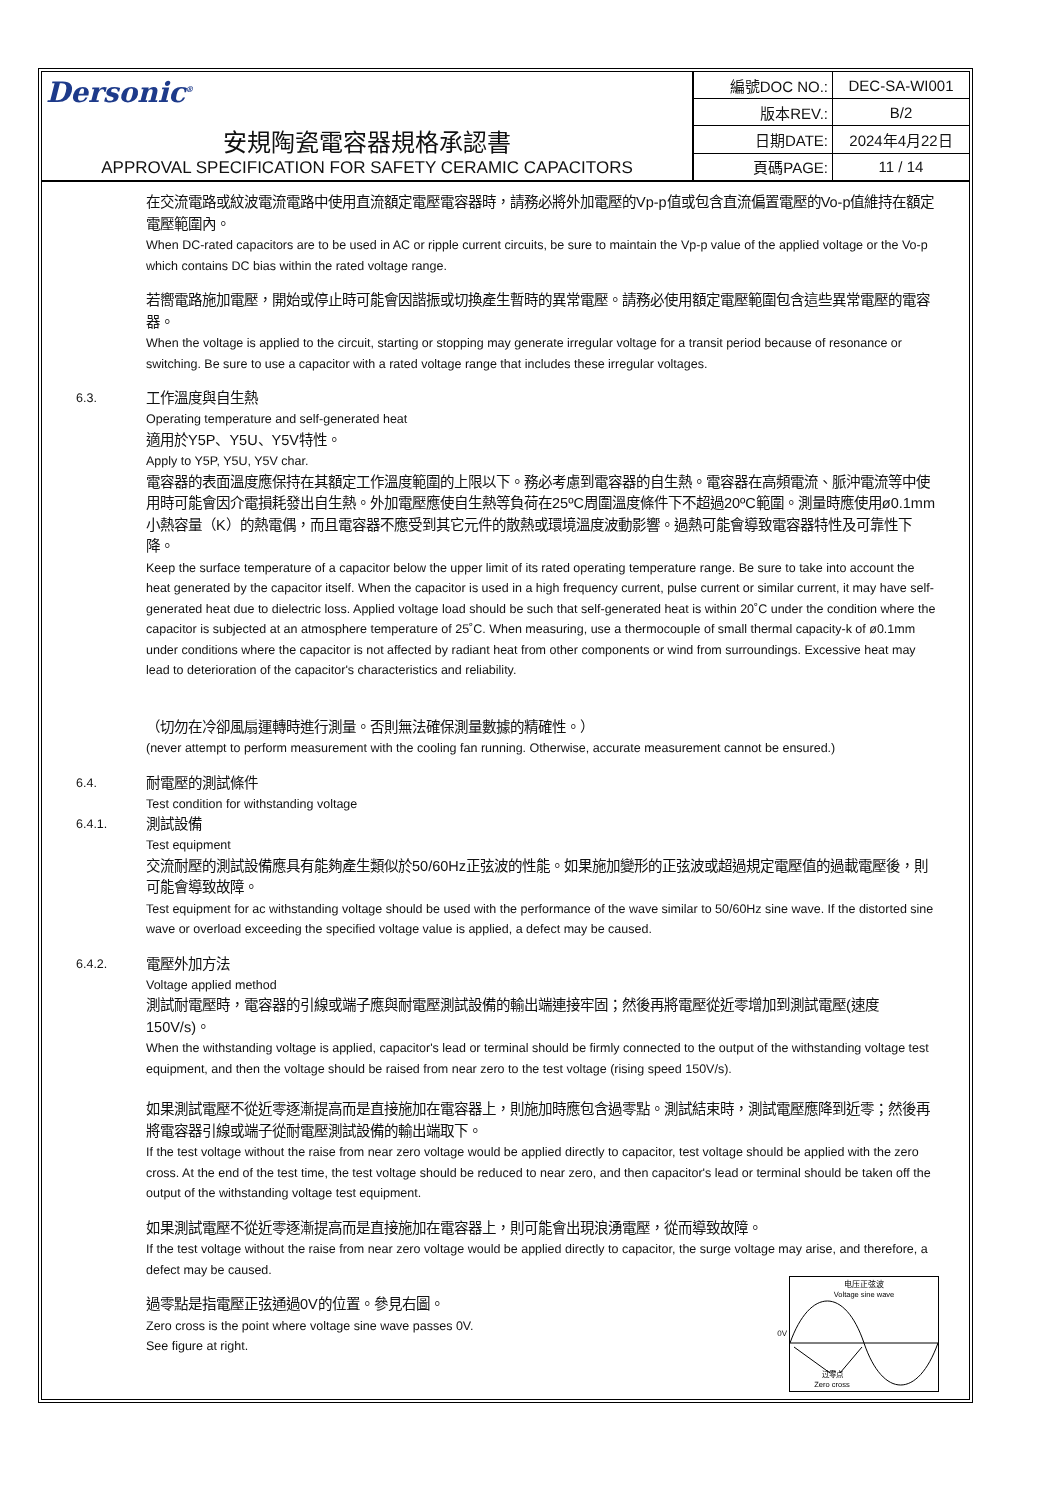Dersonic<sup>®</sup>
安規陶瓷電容器規格承認書
APPROVAL SPECIFICATION FOR SAFETY CERAMIC CAPACITORS
| 編號DOC NO.: | DEC-SA-WI001 |
| 版本REV.: | B/2 |
| 日期DATE: | 2024年4月22日 |
| 頁碼PAGE: | 11 / 14 |
在交流電路或紋波電流電路中使用直流額定電壓電容器時，請務必將外加電壓的Vp-p值或包含直流偏置電壓的Vo-p值維持在額定電壓範圍內。
When DC-rated capacitors are to be used in AC or ripple current circuits, be sure to maintain the Vp-p value of the applied voltage or the Vo-p which contains DC bias within the rated voltage range.
若嚮電路施加電壓，開始或停止時可能會因諧振或切換產生暫時的異常電壓。請務必使用額定電壓範圍包含這些異常電壓的電容器。
When the voltage is applied to the circuit, starting or stopping may generate irregular voltage for a transit period because of resonance or switching. Be sure to use a capacitor with a rated voltage range that includes these irregular voltages.
6.3.
工作溫度與自生熱
Operating temperature and self-generated heat
適用於Y5P、Y5U、Y5V特性。
Apply to Y5P, Y5U, Y5V char.
電容器的表面溫度應保持在其額定工作溫度範圍的上限以下。務必考慮到電容器的自生熱。電容器在高頻電流、脈沖電流等中使用時可能會因介電損耗發出自生熱。外加電壓應使自生熱等負荷在25ºC周圍溫度條件下不超過20ºC範圍。測量時應使用ø0.1mm小熱容量（K）的熱電偶，而且電容器不應受到其它元件的散熱或環境溫度波動影響。過熱可能會導致電容器特性及可靠性下降。
Keep the surface temperature of a capacitor below the upper limit of its rated operating temperature range. Be sure to take into account the heat generated by the capacitor itself. When the capacitor is used in a high frequency current, pulse current or similar current, it may have self-generated heat due to dielectric loss. Applied voltage load should be such that self-generated heat is within 20˚C under the condition where the capacitor is subjected at an atmosphere temperature of 25˚C. When measuring, use a thermocouple of small thermal capacity-k of ø0.1mm under conditions where the capacitor is not affected by radiant heat from other components or wind from surroundings. Excessive heat may lead to deterioration of the capacitor's characteristics and reliability.
（切勿在冷卻風扇運轉時進行測量。否則無法確保測量數據的精確性。）
(never attempt to perform measurement with the cooling fan running. Otherwise, accurate measurement cannot be ensured.)
6.4.
耐電壓的測試條件
Test condition for withstanding voltage
6.4.1.
測試設備
Test equipment
交流耐壓的測試設備應具有能夠產生類似於50/60Hz正弦波的性能。如果施加變形的正弦波或超過規定電壓值的過載電壓後，則可能會導致故障。
Test equipment for ac withstanding voltage should be used with the performance of the wave similar to 50/60Hz sine wave. If the distorted sine wave or overload exceeding the specified voltage value is applied, a defect may be caused.
6.4.2.
電壓外加方法
Voltage applied method
測試耐電壓時，電容器的引線或端子應與耐電壓測試設備的輸出端連接牢固；然後再將電壓從近零增加到測試電壓(速度150V/s)。
When the withstanding voltage is applied, capacitor's lead or terminal should be firmly connected to the output of the withstanding voltage test equipment, and then the voltage should be raised from near zero to the test voltage (rising speed 150V/s).
如果測試電壓不從近零逐漸提高而是直接施加在電容器上，則施加時應包含過零點。測試結束時，測試電壓應降到近零；然後再將電容器引線或端子從耐電壓測試設備的輸出端取下。
If the test voltage without the raise from near zero voltage would be applied directly to capacitor, test voltage should be applied with the zero cross. At the end of the test time, the test voltage should be reduced to near zero, and then capacitor's lead or terminal should be taken off the output of the withstanding voltage test equipment.
如果測試電壓不從近零逐漸提高而是直接施加在電容器上，則可能會出現浪湧電壓，從而導致故障。
If the test voltage without the raise from near zero voltage would be applied directly to capacitor, the surge voltage may arise, and therefore, a defect may be caused.
過零點是指電壓正弦通過0V的位置。參見右圖。
Zero cross is the point where voltage sine wave passes 0V.
See figure at right.
0V
电压正弦波
Voltage sine wave
过零点
Zero cross